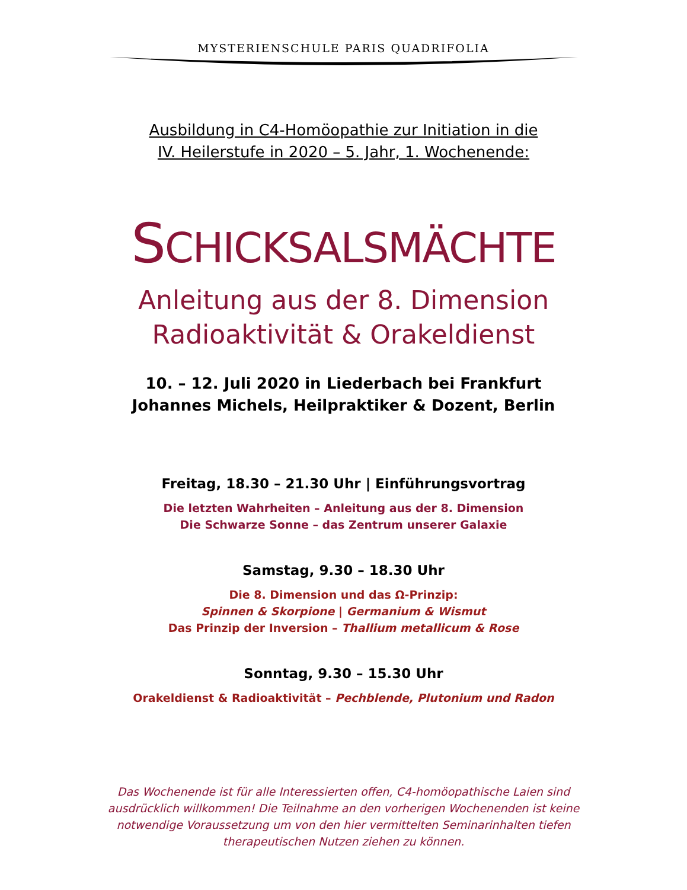MYSTERIENSCHULE PARIS QUADRIFOLIA
Ausbildung in C4-Homöopathie zur Initiation in die
IV. Heilerstufe in 2020 – 5. Jahr, 1. Wochenende:
SCHICKSALSMÄCHTE
Anleitung aus der 8. Dimension
Radioaktivität & Orakeldienst
10. – 12. Juli 2020 in Liederbach bei Frankfurt
Johannes Michels, Heilpraktiker & Dozent, Berlin
Freitag, 18.30 – 21.30 Uhr | Einführungsvortrag
Die letzten Wahrheiten – Anleitung aus der 8. Dimension
Die Schwarze Sonne – das Zentrum unserer Galaxie
Samstag, 9.30 – 18.30 Uhr
Die 8. Dimension und das Ω-Prinzip:
Spinnen & Skorpione | Germanium & Wismut
Das Prinzip der Inversion – Thallium metallicum & Rose
Sonntag, 9.30 – 15.30 Uhr
Orakeldienst & Radioaktivität – Pechblende, Plutonium und Radon
Das Wochenende ist für alle Interessierten offen, C4-homöopathische Laien sind ausdrücklich willkommen! Die Teilnahme an den vorherigen Wochenenden ist keine notwendige Voraussetzung um von den hier vermittelten Seminarinhalten tiefen therapeutischen Nutzen ziehen zu können.